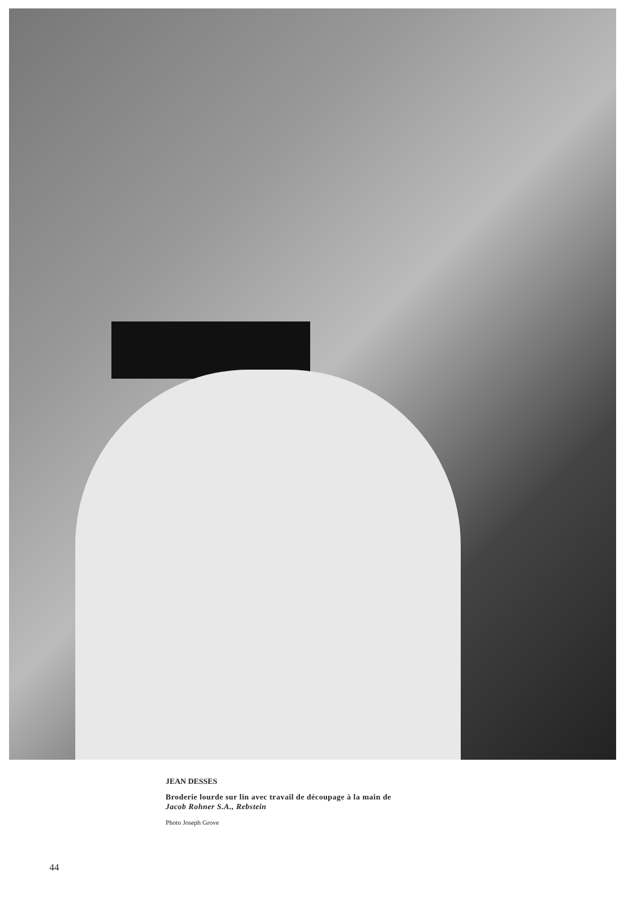JEAN DESSES
Broderie lourde sur lin avec travail de découpage à la main de
Jacob Rohner S.A., Rebstein
Photo Joseph Grove
44